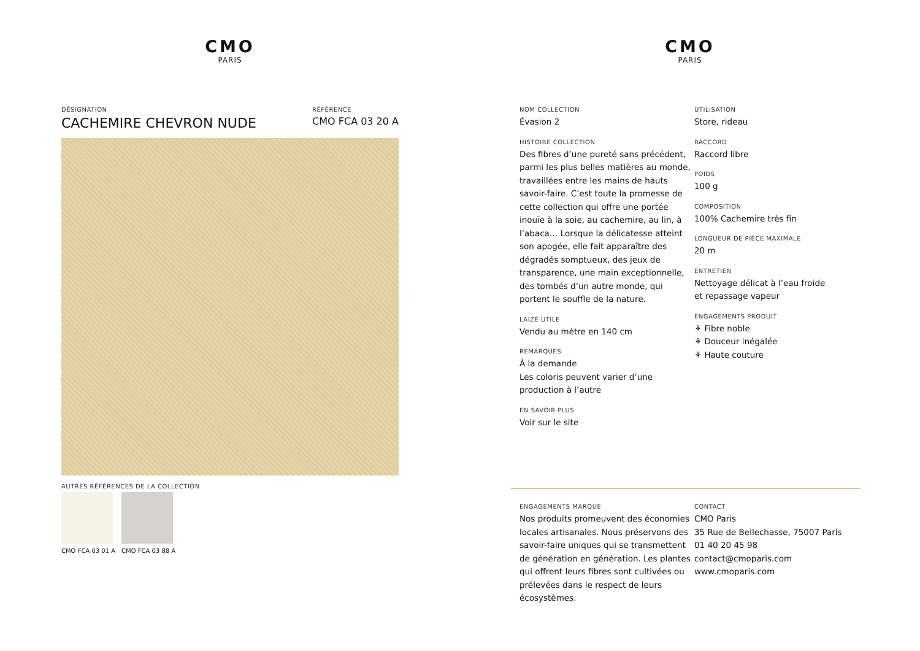CMO
PARIS
DÉSIGNATION
CACHEMIRE CHEVRON NUDE
RÉFÉRENCE
CMO FCA 03 20 A
AUTRES RÉFÉRENCES DE LA COLLECTION
CMO FCA 03 01 A CMO FCA 03 88 A
CMO
PARIS
NOM COLLECTION
Évasion 2
HISTOIRE COLLECTION
Des fibres d’une pureté sans précédent, parmi les plus belles matières au monde, travaillées entre les mains de hauts savoir-faire. C’est toute la promesse de cette collection qui offre une portée inouïe à la soie, au cachemire, au lin, à l’abaca… Lorsque la délicatesse atteint son apogée, elle fait apparaître des dégradés somptueux, des jeux de transparence, une main exceptionnelle, des tombés d’un autre monde, qui portent le souffle de la nature.
LAIZE UTILE
Vendu au mètre en 140 cm
REMARQUES
À la demande
Les coloris peuvent varier d’une production à l’autre
EN SAVOIR PLUS
Voir sur le site
UTILISATION
Store, rideau
RACCORD
Raccord libre
POIDS
100 g
COMPOSITION
100% Cachemire très fin
LONGUEUR DE PIÈCE MAXIMALE
20 m
ENTRETIEN
Nettoyage délicat à l’eau froide et repassage vapeur
ENGAGEMENTS PRODUIT
⚘ Fibre noble
⚘ Douceur inégalée
⚘ Haute couture
ENGAGEMENTS MARQUE
Nos produits promeuvent des économies locales artisanales. Nous préservons des savoir-faire uniques qui se transmettent de génération en génération. Les plantes qui offrent leurs fibres sont cultivées ou prélevées dans le respect de leurs écosystèmes.
CONTACT
CMO Paris
35 Rue de Bellechasse, 75007 Paris
01 40 20 45 98
contact@cmoparis.com
www.cmoparis.com